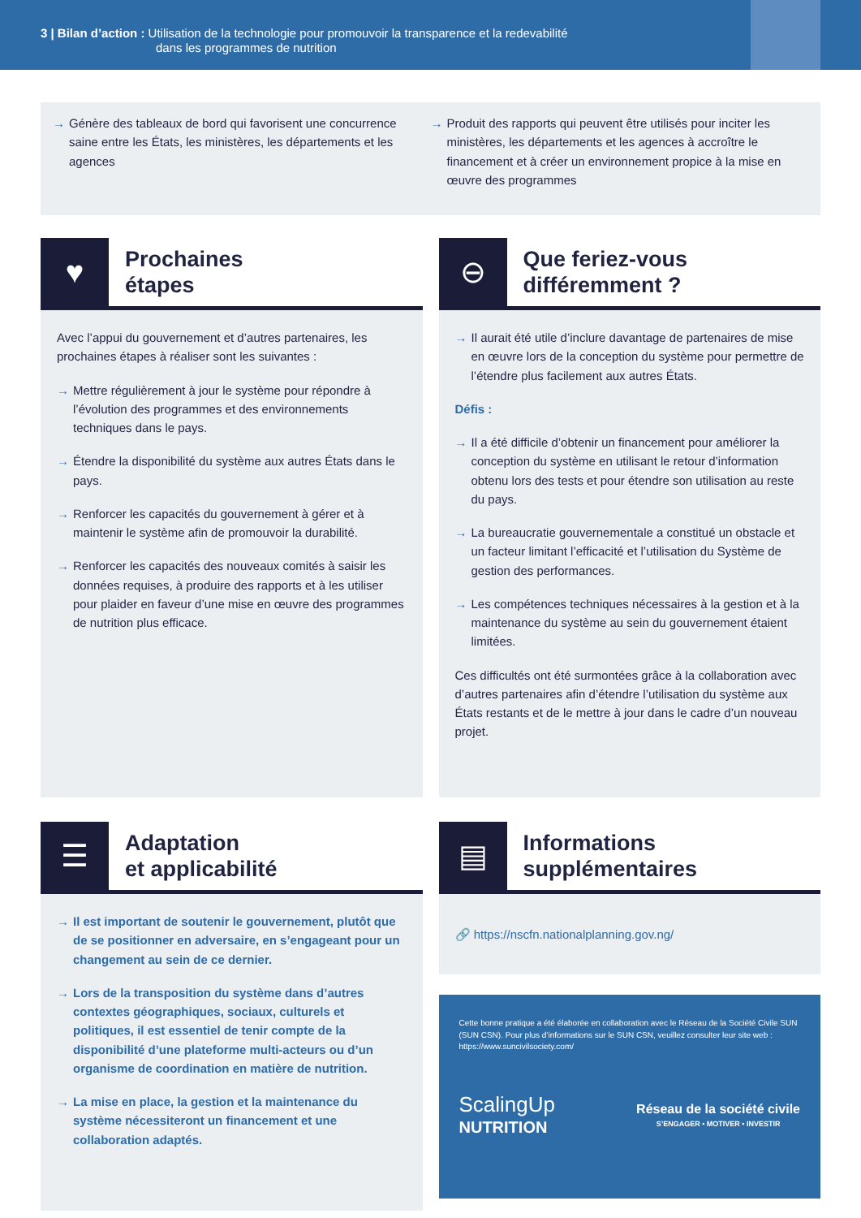3 | Bilan d’action : Utilisation de la technologie pour promouvoir la transparence et la redevabilité
dans les programmes de nutrition
→ Génère des tableaux de bord qui favorisent une concurrence saine entre les États, les ministères, les départements et les agences
→ Produit des rapports qui peuvent être utilisés pour inciter les ministères, les départements et les agences à accroître le financement et à créer un environnement propice à la mise en œuvre des programmes
♥
Prochaines
étapes
Avec l’appui du gouvernement et d’autres partenaires, les prochaines étapes à réaliser sont les suivantes :
→ Mettre régulièrement à jour le système pour répondre à l’évolution des programmes et des environnements techniques dans le pays.
→ Étendre la disponibilité du système aux autres États dans le pays.
→ Renforcer les capacités du gouvernement à gérer et à maintenir le système afin de promouvoir la durabilité.
→ Renforcer les capacités des nouveaux comités à saisir les données requises, à produire des rapports et à les utiliser pour plaider en faveur d’une mise en œuvre des programmes de nutrition plus efficace.
⊖
Que feriez-vous
différemment ?
→ Il aurait été utile d’inclure davantage de partenaires de mise en œuvre lors de la conception du système pour permettre de l’étendre plus facilement aux autres États.
Défis :
→ Il a été difficile d’obtenir un financement pour améliorer la conception du système en utilisant le retour d’information obtenu lors des tests et pour étendre son utilisation au reste du pays.
→ La bureaucratie gouvernementale a constitué un obstacle et un facteur limitant l’efficacité et l’utilisation du Système de gestion des performances.
→ Les compétences techniques nécessaires à la gestion et à la maintenance du système au sein du gouvernement étaient limitées.
Ces difficultés ont été surmontées grâce à la collaboration avec d’autres partenaires afin d’étendre l’utilisation du système aux États restants et de le mettre à jour dans le cadre d’un nouveau projet.
☰
Adaptation
et applicabilité
→ Il est important de soutenir le gouvernement, plutôt que de se positionner en adversaire, en s’engageant pour un changement au sein de ce dernier.
→ Lors de la transposition du système dans d’autres contextes géographiques, sociaux, culturels et politiques, il est essentiel de tenir compte de la disponibilité d’une plateforme multi-acteurs ou d’un organisme de coordination en matière de nutrition.
→ La mise en place, la gestion et la maintenance du système nécessiteront un financement et une collaboration adaptés.
▤
Informations
supplémentaires
🔗 https://nscfn.nationalplanning.gov.ng/
Cette bonne pratique a été élaborée en collaboration avec le Réseau de la Société Civile SUN (SUN CSN). Pour plus d’informations sur le SUN CSN, veuillez consulter leur site web : https://www.suncivilsociety.com/
ScalingUp
NUTRITION
Réseau de la société civile
S’ENGAGER • MOTIVER • INVESTIR